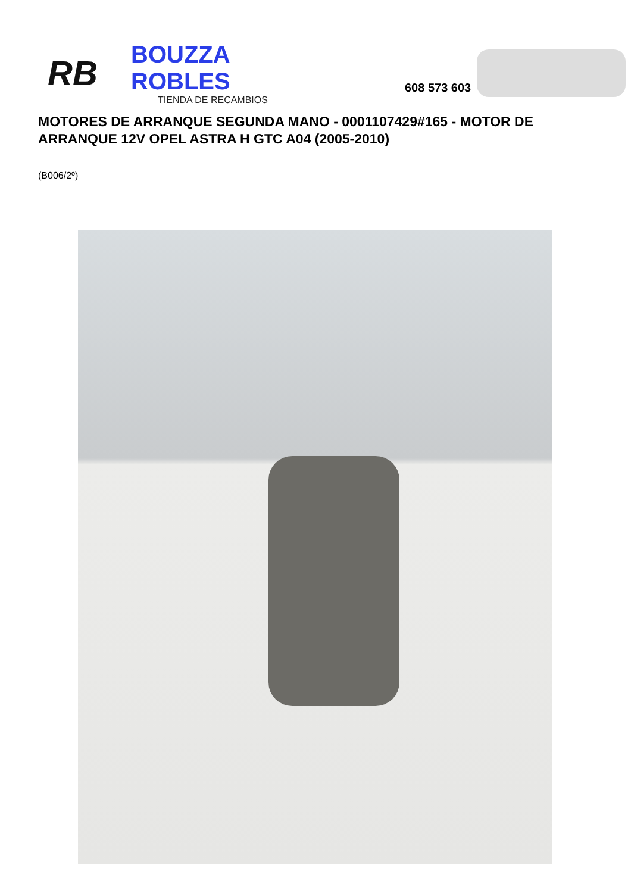RB
BOUZZA ROBLES
TIENDA DE RECAMBIOS
608 573 603
MOTORES DE ARRANQUE SEGUNDA MANO - 0001107429#165 - MOTOR DE ARRANQUE 12V OPEL ASTRA H GTC A04 (2005-2010)
(B006/2º)